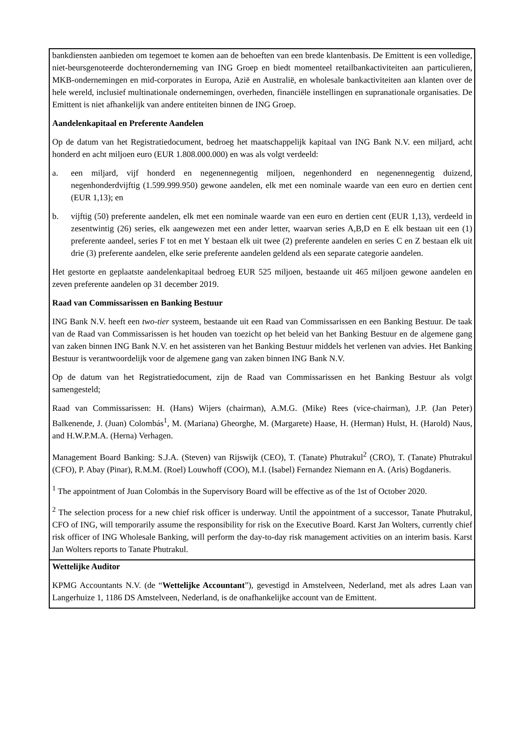| bankdiensten aanbieden om tegemoet te komen aan de behoeften van een brede klantenbasis. De Emittent is een volledige, niet-beursgenoteerde dochteronderneming van ING Groep en biedt momenteel retailbankactiviteiten aan particulieren, MKB-ondernemingen en mid-corporates in Europa, Azië en Australië, en wholesale bankactiviteiten aan klanten over de hele wereld, inclusief multinationale ondernemingen, overheden, financiële instellingen en supranationale organisaties. De Emittent is niet afhankelijk van andere entiteiten binnen de ING Groep. Aandelenkapitaal en Preferente Aandelen Op de datum van het Registratiedocument, bedroeg het maatschappelijk kapitaal van ING Bank N.V. een miljard, acht honderd en acht miljoen euro (EUR 1.808.000.000) en was als volgt verdeeld: a. een miljard, vijf honderd en negenennegentig miljoen, negenhonderd en negenennegentig duizend, negenhonderdvijftig (1.599.999.950) gewone aandelen, elk met een nominale waarde van een euro en dertien cent (EUR 1,13); en b. vijftig (50) preferente aandelen, elk met een nominale waarde van een euro en dertien cent (EUR 1,13), verdeeld in zesentwintig (26) series, elk aangewezen met een ander letter, waarvan series A,B,D en E elk bestaan uit een (1) preferente aandeel, series F tot en met Y bestaan elk uit twee (2) preferente aandelen en series C en Z bestaan elk uit drie (3) preferente aandelen, elke serie preferente aandelen geldend als een separate categorie aandelen. Het gestorte en geplaatste aandelenkapitaal bedroeg EUR 525 miljoen, bestaande uit 465 miljoen gewone aandelen en zeven preferente aandelen op 31 december 2019. Raad van Commissarissen en Banking Bestuur ING Bank N.V. heeft een two-tier systeem, bestaande uit een Raad van Commissarissen en een Banking Bestuur. De taak van de Raad van Commissarissen is het houden van toezicht op het beleid van het Banking Bestuur en de algemene gang van zaken binnen ING Bank N.V. en het assisteren van het Banking Bestuur middels het verlenen van advies. Het Banking Bestuur is verantwoordelijk voor de algemene gang van zaken binnen ING Bank N.V. Op de datum van het Registratiedocument, zijn de Raad van Commissarissen en het Banking Bestuur als volgt samengesteld; Raad van Commissarissen: H. (Hans) Wijers (chairman), A.M.G. (Mike) Rees (vice-chairman), J.P. (Jan Peter) Balkenende, J. (Juan) Colombás<sup>1</sup>, M. (Mariana) Gheorghe, M. (Margarete) Haase, H. (Herman) Hulst, H. (Harold) Naus, and H.W.P.M.A. (Herna) Verhagen. Management Board Banking: S.J.A. (Steven) van Rijswijk (CEO), T. (Tanate) Phutrakul<sup>2</sup> (CRO), T. (Tanate) Phutrakul (CFO), P. Abay (Pinar), R.M.M. (Roel) Louwhoff (COO), M.I. (Isabel) Fernandez Niemann en A. (Aris) Bogdaneris. <sup>1</sup> The appointment of Juan Colombás in the Supervisory Board will be effective as of the 1st of October 2020. <sup>2</sup> The selection process for a new chief risk officer is underway. Until the appointment of a successor, Tanate Phutrakul, CFO of ING, will temporarily assume the responsibility for risk on the Executive Board. Karst Jan Wolters, currently chief risk officer of ING Wholesale Banking, will perform the day-to-day risk management activities on an interim basis. Karst Jan Wolters reports to Tanate Phutrakul. |
| Wettelijke Auditor KPMG Accountants N.V. (de “ Wettelijke Accountant ”), gevestigd in Amstelveen, Nederland, met als adres Laan van Langerhuize 1, 1186 DS Amstelveen, Nederland, is de onafhankelijke account van de Emittent. |